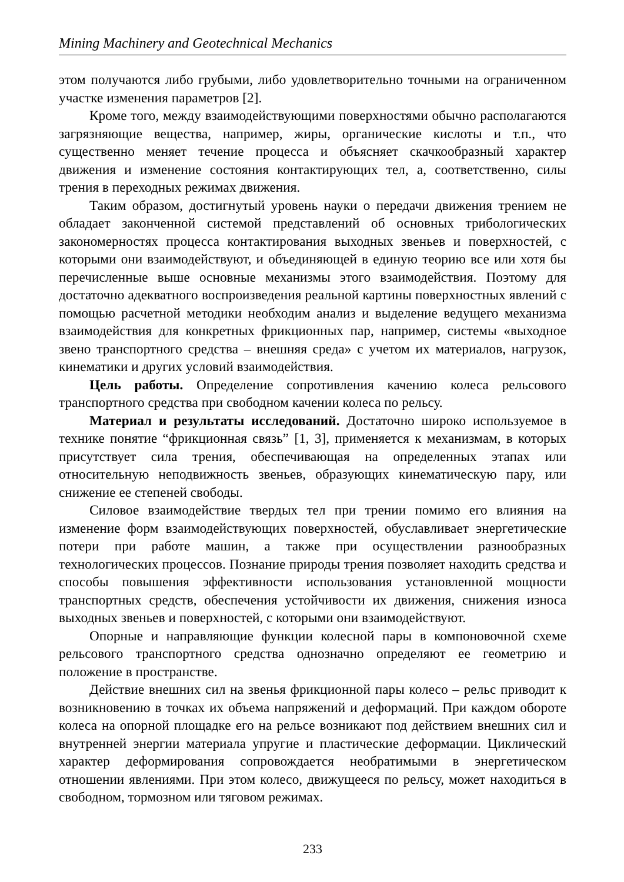Mining Machinery and Geotechnical Mechanics
этом получаются либо грубыми, либо удовлетворительно точными на ограниченном участке изменения параметров [2].
Кроме того, между взаимодействующими поверхностями обычно располагаются загрязняющие вещества, например, жиры, органические кислоты и т.п., что существенно меняет течение процесса и объясняет скачкообразный характер движения и изменение состояния контактирующих тел, а, соответственно, силы трения в переходных режимах движения.
Таким образом, достигнутый уровень науки о передачи движения трением не обладает законченной системой представлений об основных трибологических закономерностях процесса контактирования выходных звеньев и поверхностей, с которыми они взаимодействуют, и объединяющей в единую теорию все или хотя бы перечисленные выше основные механизмы этого взаимодействия. Поэтому для достаточно адекватного воспроизведения реальной картины поверхностных явлений с помощью расчетной методики необходим анализ и выделение ведущего механизма взаимодействия для конкретных фрикционных пар, например, системы «выходное звено транспортного средства – внешняя среда» с учетом их материалов, нагрузок, кинематики и других условий взаимодействия.
Цель работы. Определение сопротивления качению колеса рельсового транспортного средства при свободном качении колеса по рельсу.
Материал и результаты исследований. Достаточно широко используемое в технике понятие “фрикционная связь” [1, 3], применяется к механизмам, в которых присутствует сила трения, обеспечивающая на определенных этапах или относительную неподвижность звеньев, образующих кинематическую пару, или снижение ее степеней свободы.
Силовое взаимодействие твердых тел при трении помимо его влияния на изменение форм взаимодействующих поверхностей, обуславливает энергетические потери при работе машин, а также при осуществлении разнообразных технологических процессов. Познание природы трения позволяет находить средства и способы повышения эффективности использования установленной мощности транспортных средств, обеспечения устойчивости их движения, снижения износа выходных звеньев и поверхностей, с которыми они взаимодействуют.
Опорные и направляющие функции колесной пары в компоновочной схеме рельсового транспортного средства однозначно определяют ее геометрию и положение в пространстве.
Действие внешних сил на звенья фрикционной пары колесо – рельс приводит к возникновению в точках их объема напряжений и деформаций. При каждом обороте колеса на опорной площадке его на рельсе возникают под действием внешних сил и внутренней энергии материала упругие и пластические деформации. Циклический характер деформирования сопровождается необратимыми в энергетическом отношении явлениями. При этом колесо, движущееся по рельсу, может находиться в свободном, тормозном или тяговом режимах.
233